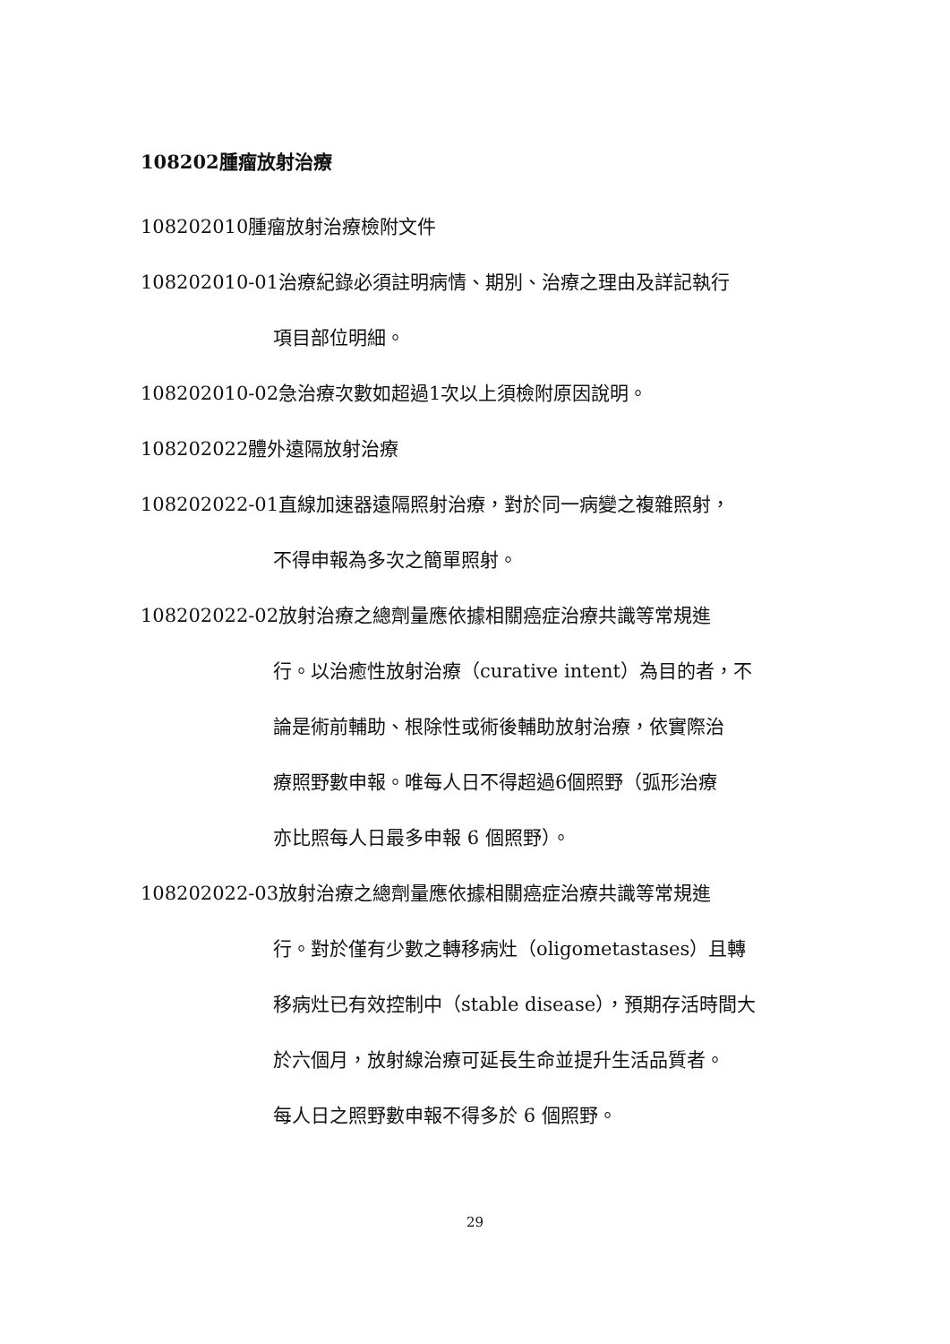108202腫瘤放射治療
108202010腫瘤放射治療檢附文件
108202010-01治療紀錄必須註明病情、期別、治療之理由及詳記執行
項目部位明細。
108202010-02急治療次數如超過1次以上須檢附原因說明。
108202022體外遠隔放射治療
108202022-01直線加速器遠隔照射治療，對於同一病變之複雜照射，
不得申報為多次之簡單照射。
108202022-02放射治療之總劑量應依據相關癌症治療共識等常規進
行。以治癒性放射治療（curative intent）為目的者，不
論是術前輔助、根除性或術後輔助放射治療，依實際治
療照野數申報。唯每人日不得超過6個照野（弧形治療
亦比照每人日最多申報 6 個照野）。
108202022-03放射治療之總劑量應依據相關癌症治療共識等常規進
行。對於僅有少數之轉移病灶（oligometastases）且轉
移病灶已有效控制中（stable disease），預期存活時間大
於六個月，放射線治療可延長生命並提升生活品質者。
每人日之照野數申報不得多於 6 個照野。
29